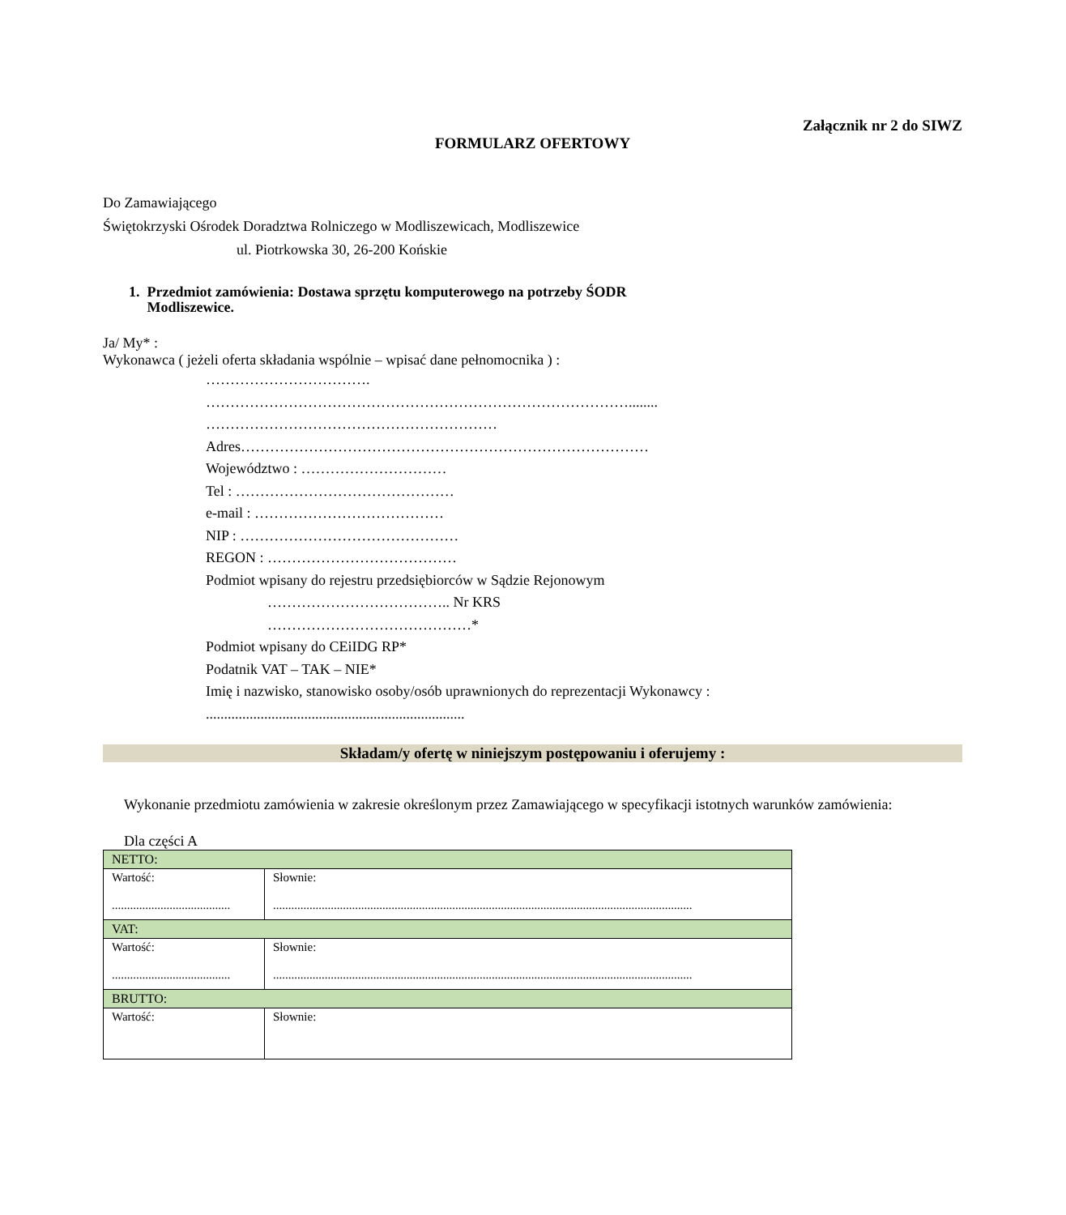Załącznik nr 2 do SIWZ
FORMULARZ OFERTOWY
Do Zamawiającego
Świętokrzyski Ośrodek Doradztwa Rolniczego w Modliszewicach, Modliszewice
ul. Piotrkowska 30, 26-200 Końskie
1. Przedmiot zamówienia: Dostawa sprzętu komputerowego na potrzeby ŚODR
Modliszewice.
Ja/ My* :
Wykonawca ( jeżeli oferta składania wspólnie – wpisać dane pełnomocnika ) :
…………………………….
……………………………………………………………………………........
……………………………………………………
Adres…………………………………………………………………………
Województwo : …………………………
Tel : ………………………………………
e-mail : …………………………………
NIP : ………………………………………
REGON : …………………………………
Podmiot wpisany do rejestru przedsiębiorców w Sądzie Rejonowym
……………………………….. Nr KRS
……………………………………*
Podmiot wpisany do CEiIDG RP*
Podatnik VAT – TAK – NIE*
Imię i nazwisko, stanowisko osoby/osób uprawnionych do reprezentacji Wykonawcy :
.......................................................................
Składam/y ofertę w niniejszym postępowaniu i oferujemy :
Wykonanie przedmiotu zamówienia w zakresie określonym przez Zamawiającego w specyfikacji istotnych warunków zamówienia:
Dla części A
| NETTO: | |
| Wartość: ....................................... | Słownie: .......................................................................................................................................... |
| VAT: | |
| Wartość: ....................................... | Słownie: .......................................................................................................................................... |
| BRUTTO: | |
| Wartość: | Słownie: |